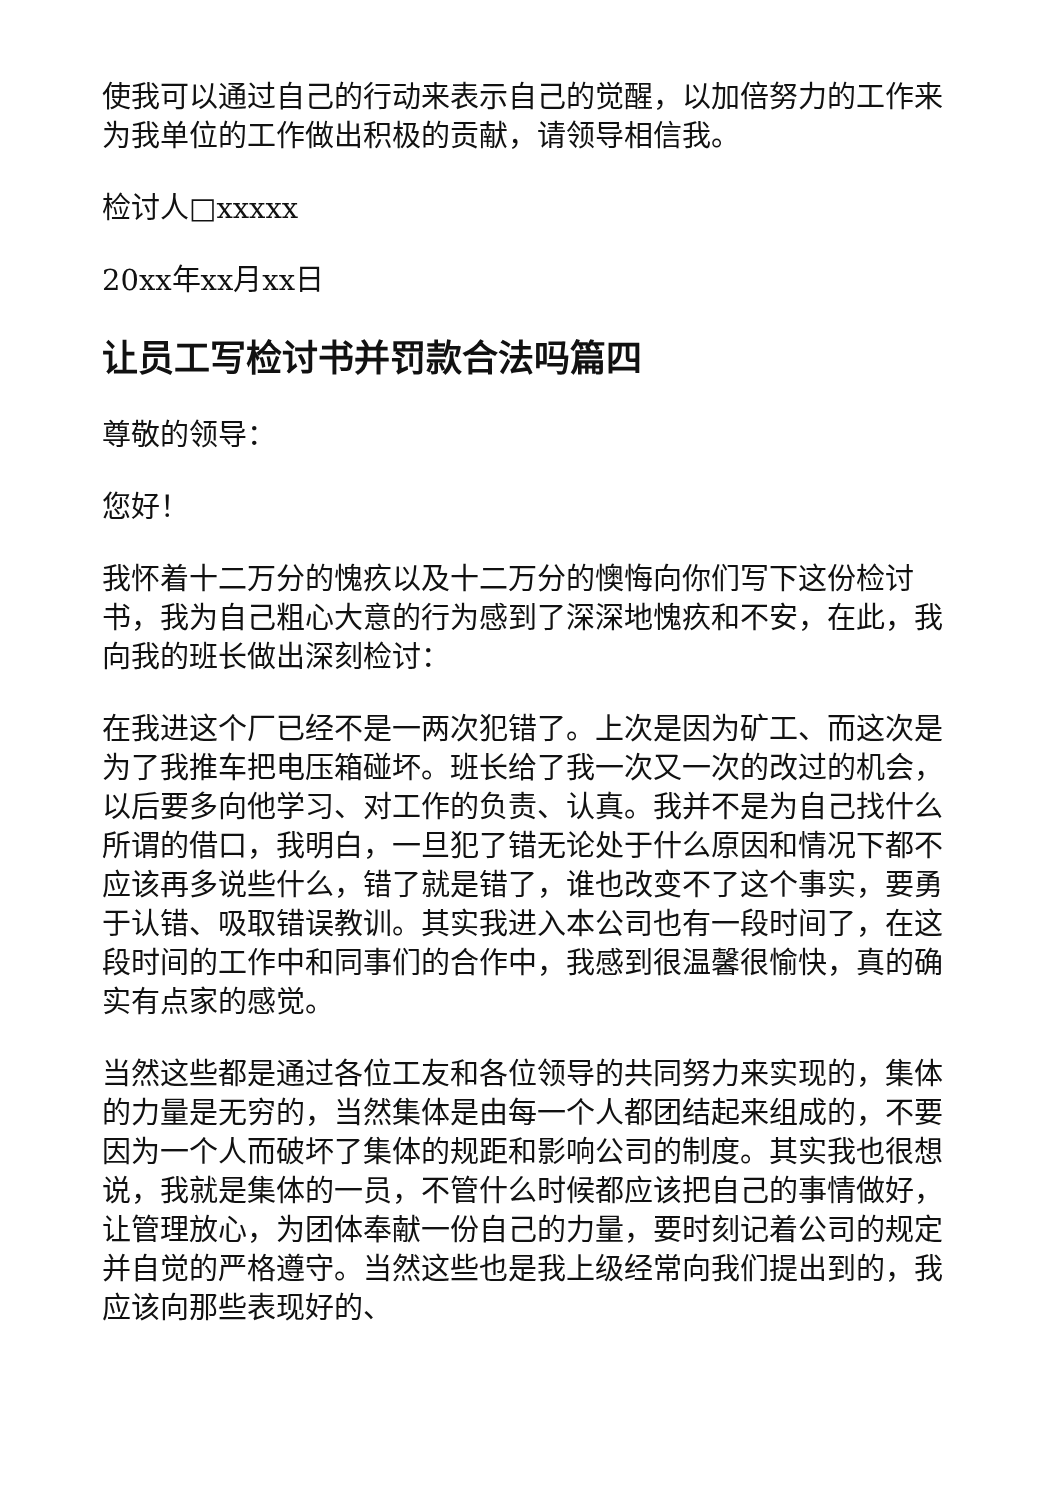使我可以通过自己的行动来表示自己的觉醒，以加倍努力的工作来为我单位的工作做出积极的贡献，请领导相信我。
检讨人□xxxxx
20xx年xx月xx日
让员工写检讨书并罚款合法吗篇四
尊敬的领导：
您好！
我怀着十二万分的愧疚以及十二万分的懊悔向你们写下这份检讨书，我为自己粗心大意的行为感到了深深地愧疚和不安，在此，我向我的班长做出深刻检讨：
在我进这个厂已经不是一两次犯错了。上次是因为矿工、而这次是为了我推车把电压箱碰坏。班长给了我一次又一次的改过的机会，以后要多向他学习、对工作的负责、认真。我并不是为自己找什么所谓的借口，我明白，一旦犯了错无论处于什么原因和情况下都不应该再多说些什么，错了就是错了，谁也改变不了这个事实，要勇于认错、吸取错误教训。其实我进入本公司也有一段时间了，在这段时间的工作中和同事们的合作中，我感到很温馨很愉快，真的确实有点家的感觉。
当然这些都是通过各位工友和各位领导的共同努力来实现的，集体的力量是无穷的，当然集体是由每一个人都团结起来组成的，不要因为一个人而破坏了集体的规距和影响公司的制度。其实我也很想说，我就是集体的一员，不管什么时候都应该把自己的事情做好，让管理放心，为团体奉献一份自己的力量，要时刻记着公司的规定并自觉的严格遵守。当然这些也是我上级经常向我们提出到的，我应该向那些表现好的、